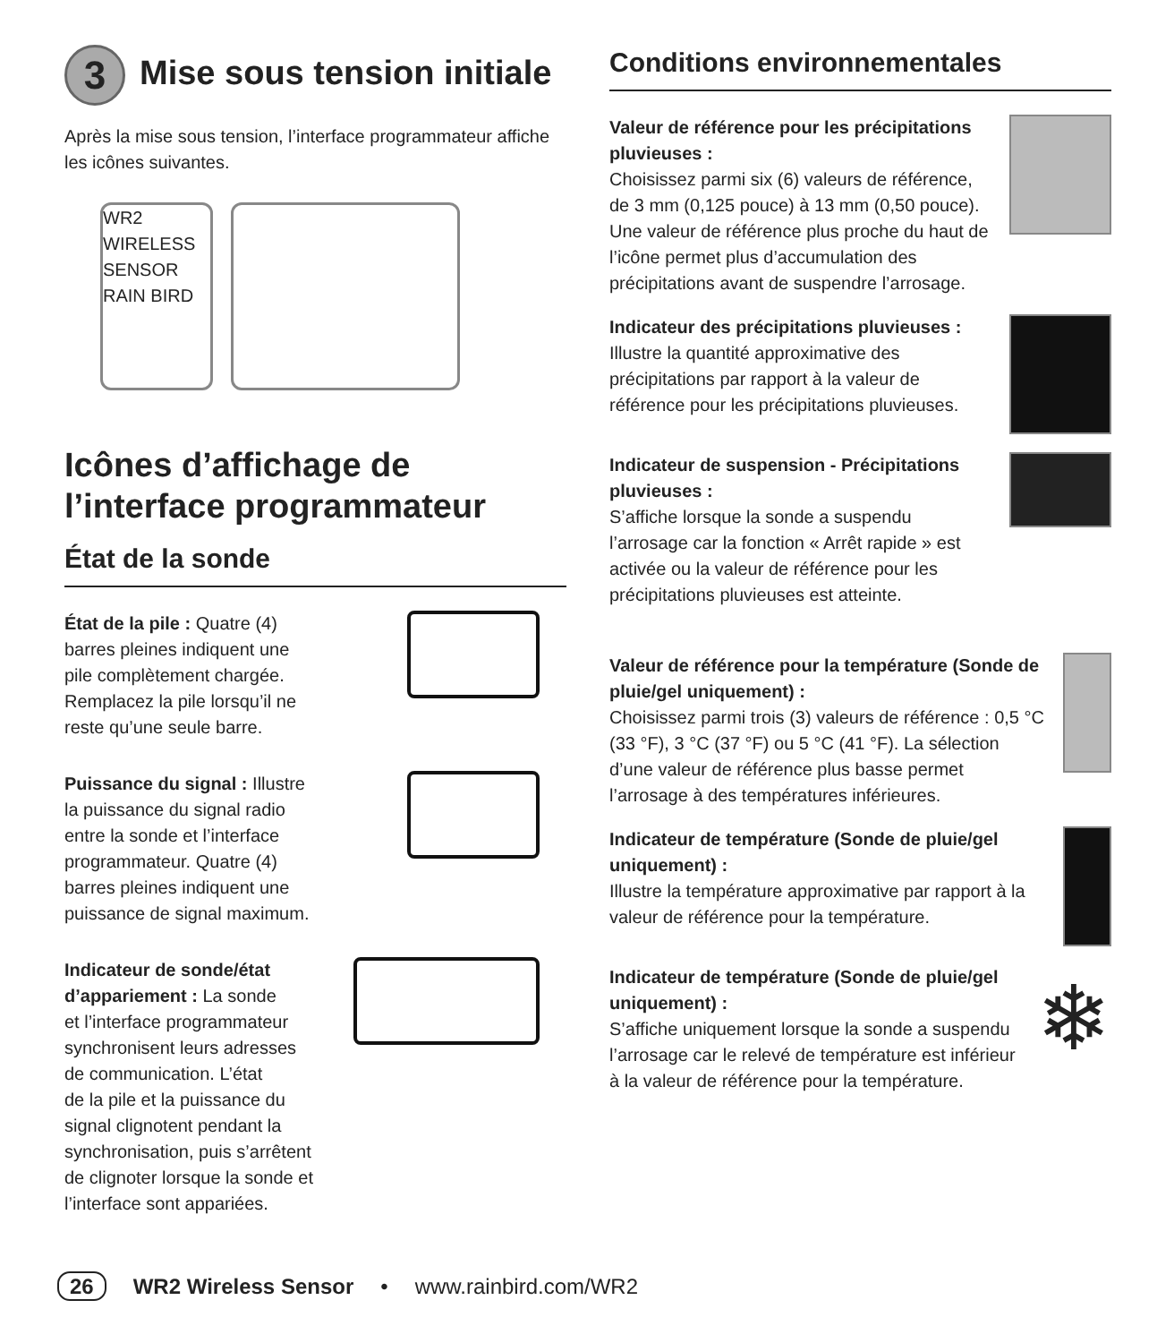3 Mise sous tension initiale
Après la mise sous tension, l’interface programmateur affiche les icônes suivantes.
WR2 WIRELESS SENSOR
RAIN BIRD
Icônes d’affichage de l’interface programmateur
État de la sonde
État de la pile : Quatre (4)
barres pleines indiquent une
pile complètement chargée.
Remplacez la pile lorsqu’il ne
reste qu’une seule barre.
Puissance du signal : Illustre
la puissance du signal radio
entre la sonde et l’interface
programmateur. Quatre (4)
barres pleines indiquent une
puissance de signal maximum.
Indicateur de sonde/état
d’appariement : La sonde
et l’interface programmateur
synchronisent leurs adresses
de communication. L’état
de la pile et la puissance du
signal clignotent pendant la
synchronisation, puis s’arrêtent
de clignoter lorsque la sonde et
l’interface sont appariées.
Conditions environnementales
Valeur de référence pour les précipitations pluvieuses :
Choisissez parmi six (6) valeurs de référence, de 3 mm (0,125 pouce) à 13 mm (0,50 pouce). Une valeur de référence plus proche du haut de l’icône permet plus d’accumulation des précipitations avant de suspendre l’arrosage.
Indicateur des précipitations pluvieuses :
Illustre la quantité approximative des précipitations par rapport à la valeur de référence pour les précipitations pluvieuses.
Indicateur de suspension - Précipitations pluvieuses :
S’affiche lorsque la sonde a suspendu l’arrosage car la fonction « Arrêt rapide » est activée ou la valeur de référence pour les précipitations pluvieuses est atteinte.
Valeur de référence pour la température (Sonde de pluie/gel uniquement) :
Choisissez parmi trois (3) valeurs de référence : 0,5 °C (33 °F), 3 °C (37 °F) ou 5 °C (41 °F). La sélection d’une valeur de référence plus basse permet l’arrosage à des températures inférieures.
Indicateur de température (Sonde de pluie/gel uniquement) :
Illustre la température approximative par rapport à la valeur de référence pour la température.
Indicateur de température (Sonde de pluie/gel uniquement) :
S’affiche uniquement lorsque la sonde a suspendu l’arrosage car le relevé de température est inférieur à la valeur de référence pour la température.
❄
26 WR2 Wireless Sensor • www.rainbird.com/WR2